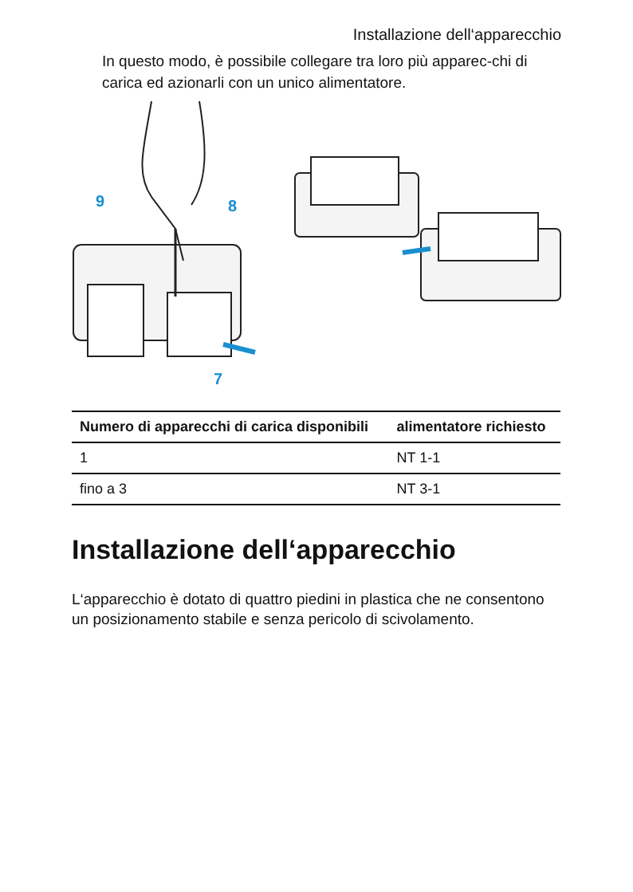Installazione dell‘apparecchio
In questo modo, è possibile collegare tra loro più apparec-chi di carica ed azionarli con un unico alimentatore.
9
8
7
| Numero di apparecchi di carica disponibili | alimentatore richiesto |
| --- | --- |
| 1 | NT 1-1 |
| fino a 3 | NT 3-1 |
Installazione dell‘apparecchio
L‘apparecchio è dotato di quattro piedini in plastica che ne consentono un posizionamento stabile e senza pericolo di scivolamento.